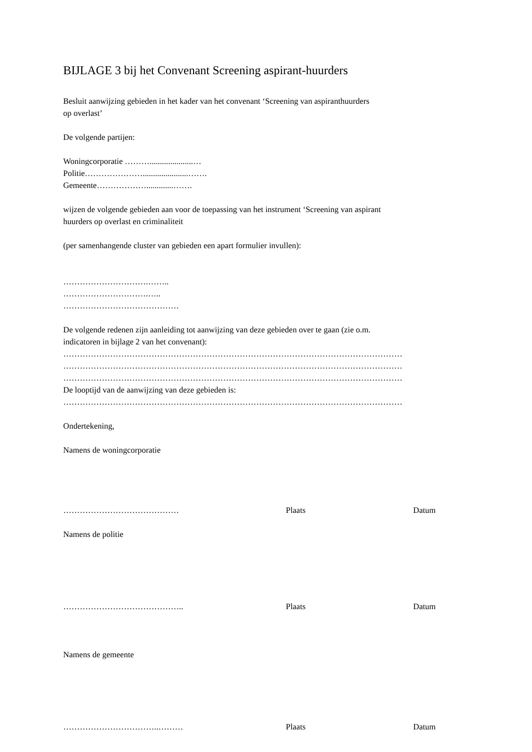BIJLAGE 3 bij het Convenant Screening aspirant-huurders
Besluit aanwijzing gebieden in het kader van het convenant ‘Screening van aspiranthuurders
op overlast’
De volgende partijen:
Woningcorporatie ……….....................…
Politie…………………......................…….
Gemeente……………….............…….
wijzen de volgende gebieden aan voor de toepassing van het instrument ‘Screening van aspirant
huurders op overlast en criminaliteit
(per samenhangende cluster van gebieden een apart formulier invullen):
………………………….……..
………………………….…..
……………………………………
De volgende redenen zijn aanleiding tot aanwijzing van deze gebieden over te gaan (zie o.m.
indicatoren in bijlage 2 van het convenant):
……………………………………………………………………………………………………………
……………………………………………………………………………………………………………
……………………………………………………………………………………………………………
De looptijd van de aanwijzing van deze gebieden is:
……………………………………………………………………………………………………………
Ondertekening,
Namens de woningcorporatie
…………………………………… Plaats Datum
Namens de politie
…………………………………….. Plaats Datum
Namens de gemeente
……………………………..……… Plaats Datum